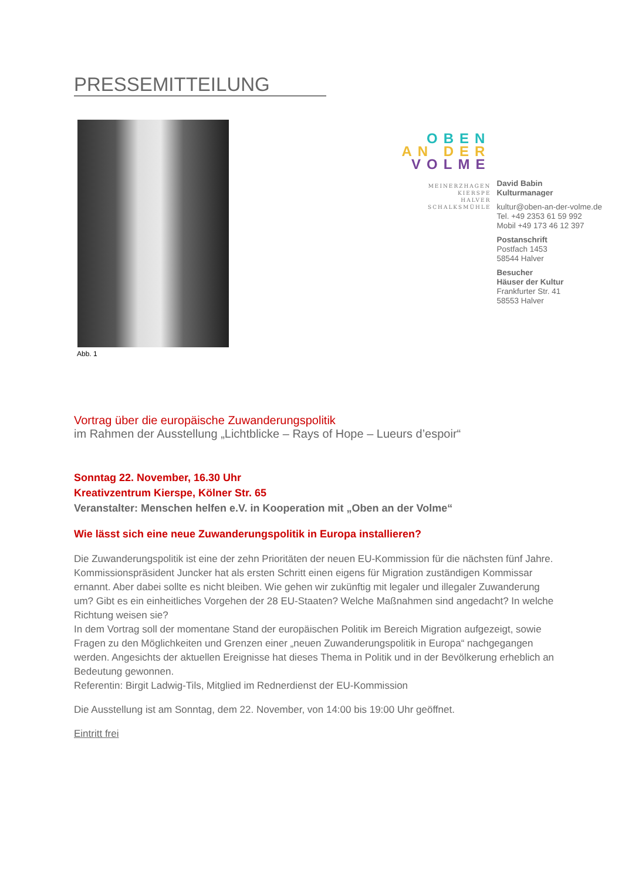PRESSEMITTEILUNG
Abb. 1
OBEN
AN DER
VOLME
MEINERZHAGEN
KIERSPE
HALVER
SCHALKSMÜHLE
David Babin
Kulturmanager
kultur@oben-an-der-volme.de
Tel. +49 2353 61 59 992
Mobil +49 173 46 12 397
Postanschrift
Postfach 1453
58544 Halver
Besucher
Häuser der Kultur
Frankfurter Str. 41
58553 Halver
Vortrag über die europäische Zuwanderungspolitik
im Rahmen der Ausstellung „Lichtblicke – Rays of Hope – Lueurs d’espoir“
Sonntag 22. November, 16.30 Uhr
Kreativzentrum Kierspe, Kölner Str. 65
Veranstalter: Menschen helfen e.V. in Kooperation mit „Oben an der Volme“
Wie lässt sich eine neue Zuwanderungspolitik in Europa installieren?
Die Zuwanderungspolitik ist eine der zehn Prioritäten der neuen EU-Kommission für die nächsten fünf Jahre. Kommissionspräsident Juncker hat als ersten Schritt einen eigens für Migration zuständigen Kommissar ernannt. Aber dabei sollte es nicht bleiben. Wie gehen wir zukünftig mit legaler und illegaler Zuwanderung um? Gibt es ein einheitliches Vorgehen der 28 EU-Staaten? Welche Maßnahmen sind angedacht? In welche Richtung weisen sie?
In dem Vortrag soll der momentane Stand der europäischen Politik im Bereich Migration aufgezeigt, sowie Fragen zu den Möglichkeiten und Grenzen einer „neuen Zuwanderungspolitik in Europa“ nachgegangen werden. Angesichts der aktuellen Ereignisse hat dieses Thema in Politik und in der Bevölkerung erheblich an Bedeutung gewonnen.
Referentin: Birgit Ladwig-Tils, Mitglied im Rednerdienst der EU-Kommission
Die Ausstellung ist am Sonntag, dem 22. November, von 14:00 bis 19:00 Uhr geöffnet.
Eintritt frei